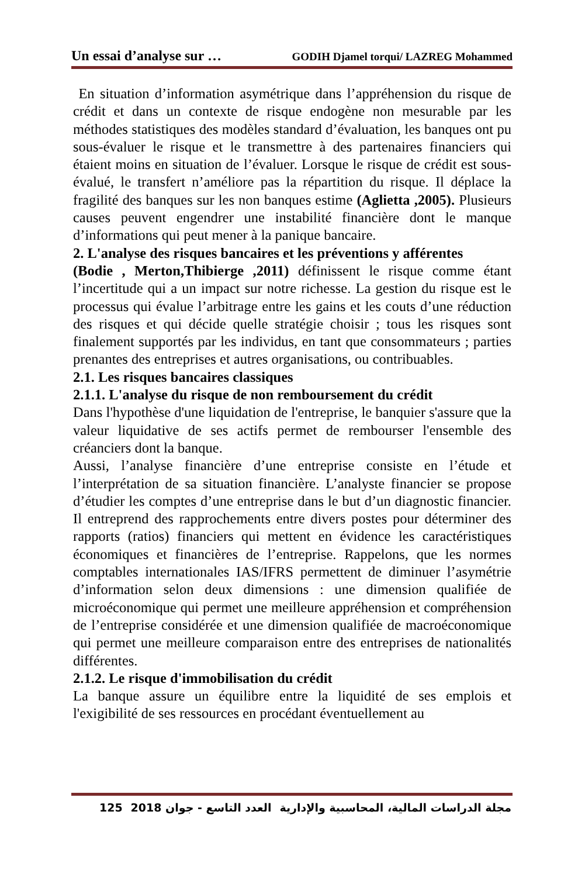Un essai d’analyse sur … GODIH Djamel torqui/ LAZREG Mohammed
En situation d’information asymétrique dans l’appréhension du risque de crédit et dans un contexte de risque endogène non mesurable par les méthodes statistiques des modèles standard d’évaluation, les banques ont pu sous-évaluer le risque et le transmettre à des partenaires financiers qui étaient moins en situation de l’évaluer. Lorsque le risque de crédit est sous-évalué, le transfert n’améliore pas la répartition du risque. Il déplace la fragilité des banques sur les non banques estime (Aglietta ,2005). Plusieurs causes peuvent engendrer une instabilité financière dont le manque d’informations qui peut mener à la panique bancaire.
2. L'analyse des risques bancaires et les préventions y afférentes
(Bodie , Merton,Thibierge ,2011) définissent le risque comme étant l’incertitude qui a un impact sur notre richesse. La gestion du risque est le processus qui évalue l’arbitrage entre les gains et les couts d’une réduction des risques et qui décide quelle stratégie choisir ; tous les risques sont finalement supportés par les individus, en tant que consommateurs ; parties prenantes des entreprises et autres organisations, ou contribuables.
2.1. Les risques bancaires classiques
2.1.1. L'analyse du risque de non remboursement du crédit
Dans l'hypothèse d'une liquidation de l'entreprise, le banquier s'assure que la valeur liquidative de ses actifs permet de rembourser l'ensemble des créanciers dont la banque.
Aussi, l’analyse financière d’une entreprise consiste en l’étude et l’interprétation de sa situation financière. L’analyste financier se propose d’étudier les comptes d’une entreprise dans le but d’un diagnostic financier. Il entreprend des rapprochements entre divers postes pour déterminer des rapports (ratios) financiers qui mettent en évidence les caractéristiques économiques et financières de l’entreprise. Rappelons, que les normes comptables internationales IAS/IFRS permettent de diminuer l’asymétrie d’information selon deux dimensions : une dimension qualifiée de microéconomique qui permet une meilleure appréhension et compréhension de l’entreprise considérée et une dimension qualifiée de macroéconomique qui permet une meilleure comparaison entre des entreprises de nationalités différentes.
2.1.2. Le risque d'immobilisation du crédit
La banque assure un équilibre entre la liquidité de ses emplois et l'exigibilité de ses ressources en procédant éventuellement au
125 العدد التاسع - جوان 2018 مجلة الدراسات المالية، المحاسبية والإدارية